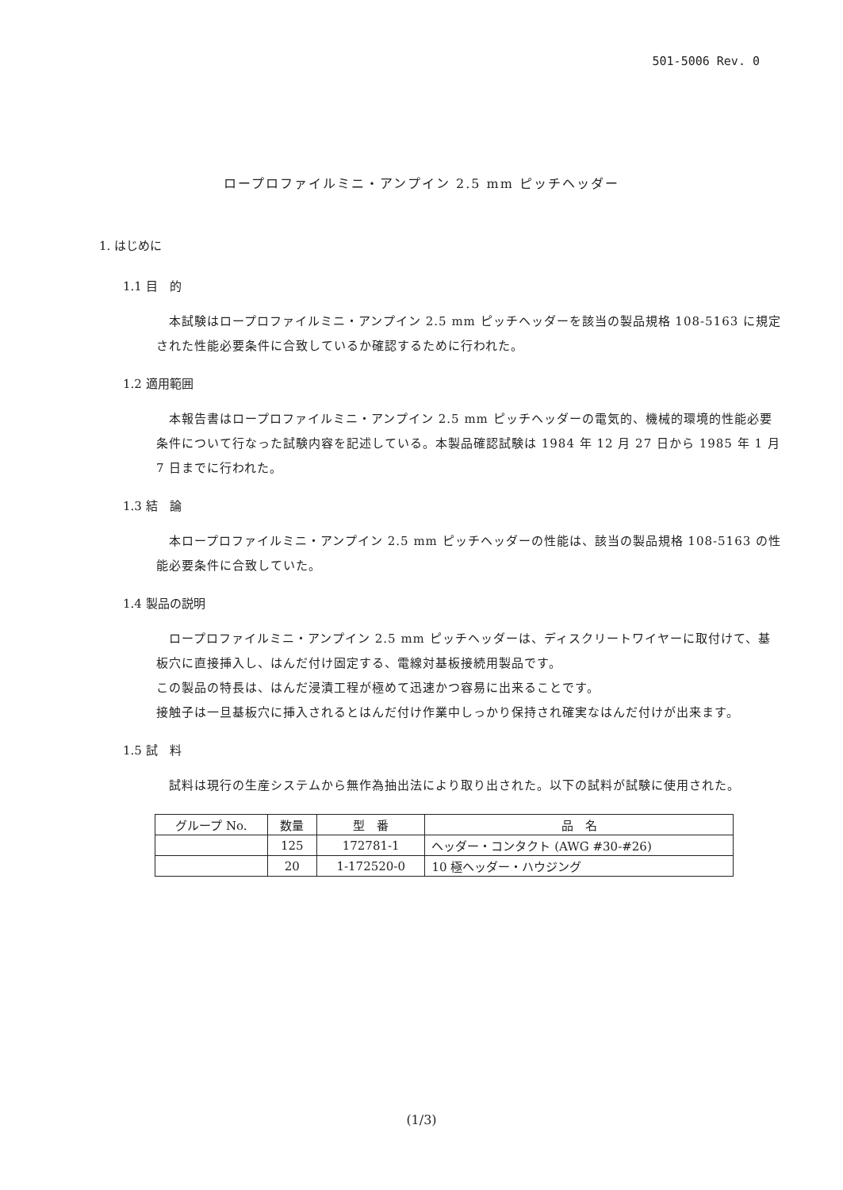501-5006 Rev. 0
ロープロファイルミニ・アンプイン 2.5 mm ピッチヘッダー
1. はじめに
1.1 目　的
　本試験はロープロファイルミニ・アンプイン 2.5 mm ピッチヘッダーを該当の製品規格 108-5163 に規定された性能必要条件に合致しているか確認するために行われた。
1.2 適用範囲
　本報告書はロープロファイルミニ・アンプイン 2.5 mm ピッチヘッダーの電気的、機械的環境的性能必要条件について行なった試験内容を記述している。本製品確認試験は 1984 年 12 月 27 日から 1985 年 1 月 7 日までに行われた。
1.3 結　論
　本ロープロファイルミニ・アンプイン 2.5 mm ピッチヘッダーの性能は、該当の製品規格 108-5163 の性能必要条件に合致していた。
1.4 製品の説明
　ロープロファイルミニ・アンプイン 2.5 mm ピッチヘッダーは、ディスクリートワイヤーに取付けて、基板穴に直接挿入し、はんだ付け固定する、電線対基板接続用製品です。
この製品の特長は、はんだ浸漬工程が極めて迅速かつ容易に出来ることです。
接触子は一旦基板穴に挿入されるとはんだ付け作業中しっかり保持され確実なはんだ付けが出来ます。
1.5 試　料
　試料は現行の生産システムから無作為抽出法により取り出された。以下の試料が試験に使用された。
| グループ No. | 数量 | 型 番 | 品 名 |
| --- | --- | --- | --- |
| | 125 | 172781-1 | ヘッダー・コンタクト (AWG #30-#26) |
| | 20 | 1-172520-0 | 10 極ヘッダー・ハウジング |
(1/3)